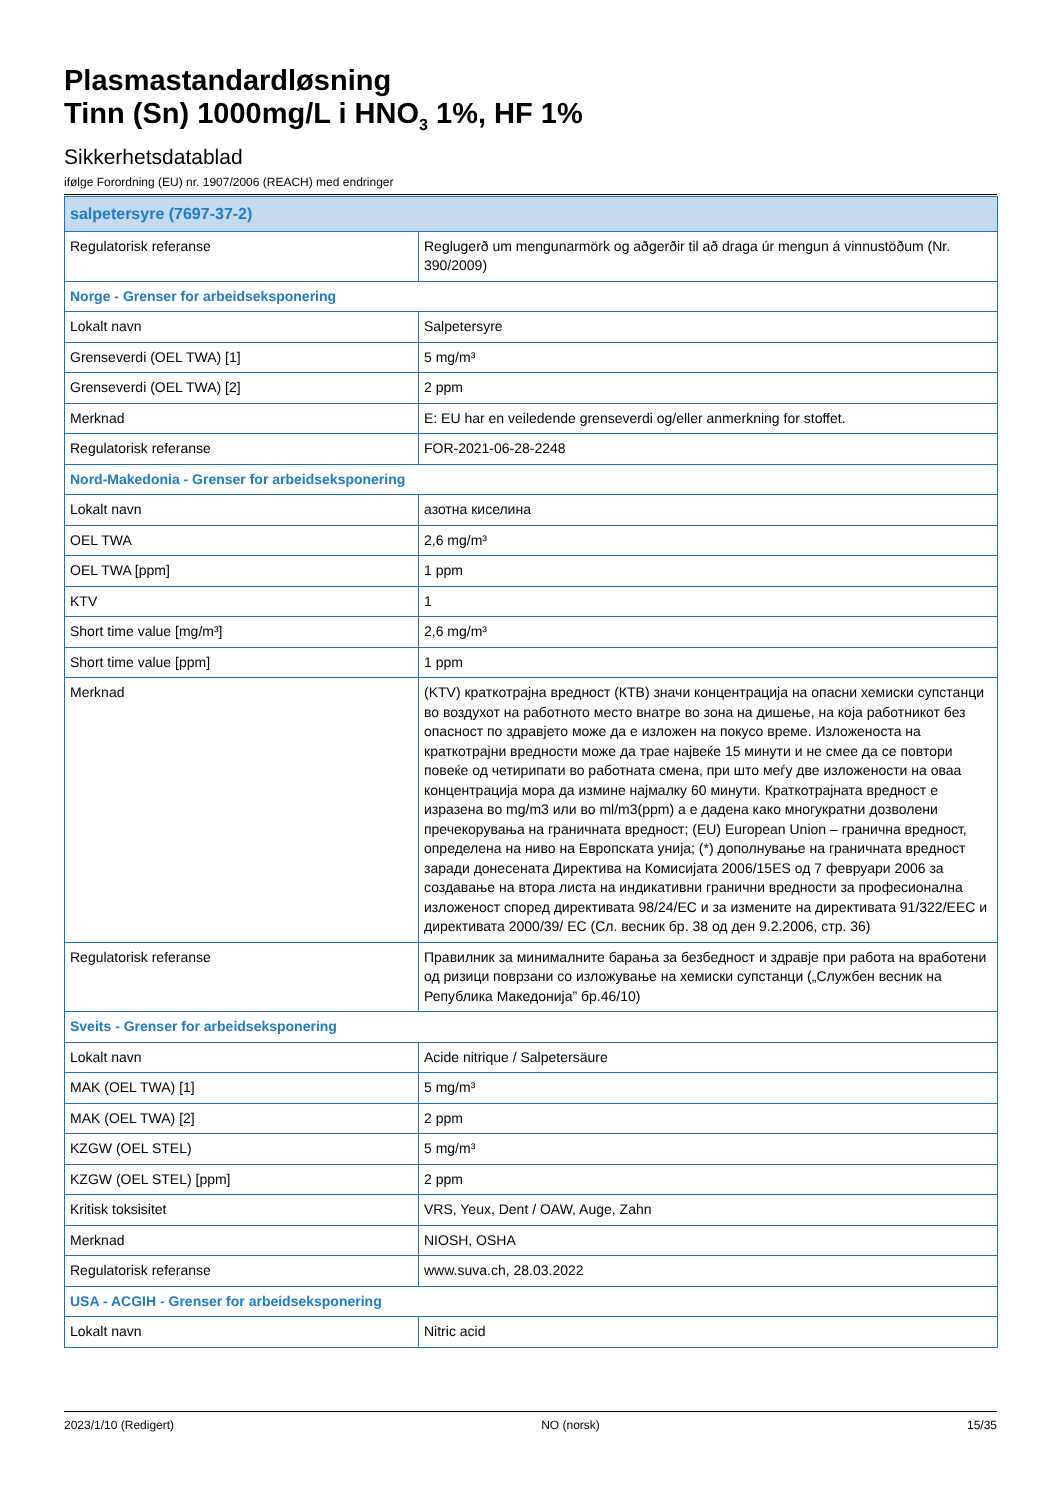Plasmastandardløsning
Tinn (Sn) 1000mg/L i HNO<sub>3</sub> 1%, HF 1%
Sikkerhetsdatablad
ifølge Forordning (EU) nr. 1907/2006 (REACH) med endringer
| salpetersyre (7697-37-2) | |
| Regulatorisk referanse | Reglugerð um mengunarmörk og aðgerðir til að draga úr mengun á vinnustöðum (Nr. 390/2009) |
| Norge - Grenser for arbeidseksponering | |
| Lokalt navn | Salpetersyre |
| Grenseverdi (OEL TWA) [1] | 5 mg/m³ |
| Grenseverdi (OEL TWA) [2] | 2 ppm |
| Merknad | E: EU har en veiledende grenseverdi og/eller anmerkning for stoffet. |
| Regulatorisk referanse | FOR-2021-06-28-2248 |
| Nord-Makedonia - Grenser for arbeidseksponering | |
| Lokalt navn | азотна киселина |
| OEL TWA | 2,6 mg/m³ |
| OEL TWA [ppm] | 1 ppm |
| KTV | 1 |
| Short time value [mg/m³] | 2,6 mg/m³ |
| Short time value [ppm] | 1 ppm |
| Merknad | (KTV) краткотрајна вредност (КТВ) значи концентрација на опасни хемиски супстанци во воздухот на работното место внатре во зона на дишење, на која работникот без опасност по здравјето може да е изложен на покусо време. Изложеноста на краткотрајни вредности може да трае највеќе 15 минути и не смее да се повтори повеќе од четирипати во работната смена, при што меѓу две изложености на оваа концентрација мора да измине најмалку 60 минути. Краткотрајната вредност е изразена во mg/m3 или во ml/m3(ppm) а е дадена како многукратни дозволени пречекорувања на граничната вредност; (EU) European Union – гранична вредност, определена на ниво на Европската унија; (*) дополнување на граничната вредност заради донесената Директива на Комисијата 2006/15ES од 7 февруари 2006 за создавање на втора листа на индикативни гранични вредности за професионална изложеност според директивата 98/24/EC и за измените на директивата 91/322/EEC и директивата 2000/39/ EC (Сл. весник бр. 38 од ден 9.2.2006, стр. 36) |
| Regulatorisk referanse | Правилник за минималните барања за безбедност и здравје при работа на вработени од ризици поврзани со изложување на хемиски супстанци („Службен весник на Република Македонија” бр.46/10) |
| Sveits - Grenser for arbeidseksponering | |
| Lokalt navn | Acide nitrique / Salpetersäure |
| MAK (OEL TWA) [1] | 5 mg/m³ |
| MAK (OEL TWA) [2] | 2 ppm |
| KZGW (OEL STEL) | 5 mg/m³ |
| KZGW (OEL STEL) [ppm] | 2 ppm |
| Kritisk toksisitet | VRS, Yeux, Dent / OAW, Auge, Zahn |
| Merknad | NIOSH, OSHA |
| Regulatorisk referanse | www.suva.ch, 28.03.2022 |
| USA - ACGIH - Grenser for arbeidseksponering | |
| Lokalt navn | Nitric acid |
2023/1/10 (Redigert) NO (norsk) 15/35